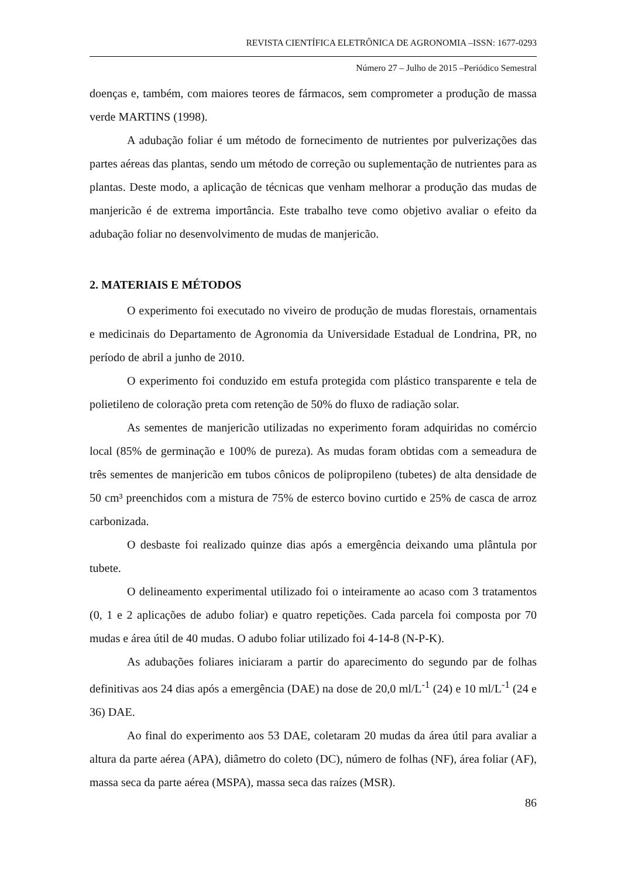REVISTA CIENTÍFICA ELETRÔNICA DE AGRONOMIA –ISSN: 1677-0293
Número 27 – Julho de 2015 –Periódico Semestral
doenças e, também, com maiores teores de fármacos, sem comprometer a produção de massa verde MARTINS (1998).
A adubação foliar é um método de fornecimento de nutrientes por pulverizações das partes aéreas das plantas, sendo um método de correção ou suplementação de nutrientes para as plantas. Deste modo, a aplicação de técnicas que venham melhorar a produção das mudas de manjericão é de extrema importância. Este trabalho teve como objetivo avaliar o efeito da adubação foliar no desenvolvimento de mudas de manjericão.
2. MATERIAIS E MÉTODOS
O experimento foi executado no viveiro de produção de mudas florestais, ornamentais e medicinais do Departamento de Agronomia da Universidade Estadual de Londrina, PR, no período de abril a junho de 2010.
O experimento foi conduzido em estufa protegida com plástico transparente e tela de polietileno de coloração preta com retenção de 50% do fluxo de radiação solar.
As sementes de manjericão utilizadas no experimento foram adquiridas no comércio local (85% de germinação e 100% de pureza). As mudas foram obtidas com a semeadura de três sementes de manjericão em tubos cônicos de polipropileno (tubetes) de alta densidade de 50 cm³ preenchidos com a mistura de 75% de esterco bovino curtido e 25% de casca de arroz carbonizada.
O desbaste foi realizado quinze dias após a emergência deixando uma plântula por tubete.
O delineamento experimental utilizado foi o inteiramente ao acaso com 3 tratamentos (0, 1 e 2 aplicações de adubo foliar) e quatro repetições. Cada parcela foi composta por 70 mudas e área útil de 40 mudas. O adubo foliar utilizado foi 4-14-8 (N-P-K).
As adubações foliares iniciaram a partir do aparecimento do segundo par de folhas definitivas aos 24 dias após a emergência (DAE) na dose de 20,0 ml/L<sup>-1</sup> (24) e 10 ml/L<sup>-1</sup> (24 e 36) DAE.
Ao final do experimento aos 53 DAE, coletaram 20 mudas da área útil para avaliar a altura da parte aérea (APA), diâmetro do coleto (DC), número de folhas (NF), área foliar (AF), massa seca da parte aérea (MSPA), massa seca das raízes (MSR).
86